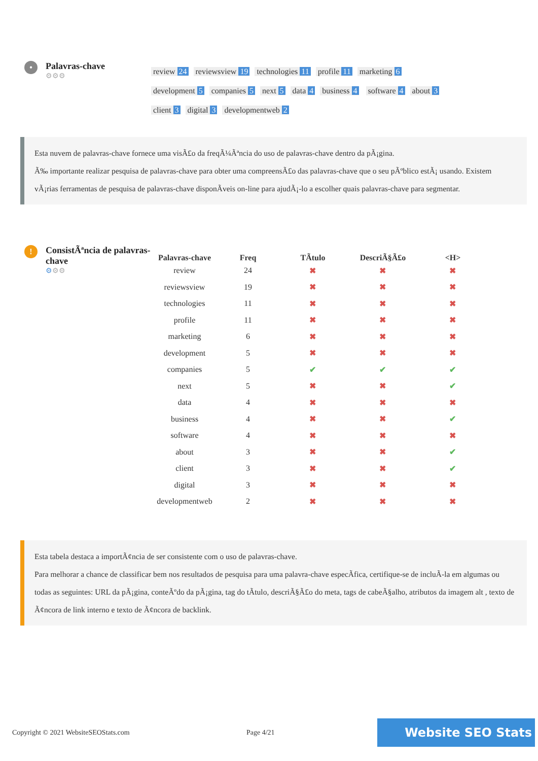•
Palavras-chave
⚙⚙⚙
review 24 reviewsview 19 technologies 11 profile 11 marketing 6 development 5 companies 5 next 5 data 4 business 4 software 4 about 3 client 3 digital 3 developmentweb 2
Esta nuvem de palavras-chave fornece uma visÃ£o da freqÃ¼Ãªncia do uso de palavras-chave dentro da pÃ¡gina.
Ã‰ importante realizar pesquisa de palavras-chave para obter uma compreensÃ£o das palavras-chave que o seu pÃºblico estÃ¡ usando. Existem vÃ¡rias ferramentas de pesquisa de palavras-chave disponÃveis on-line para ajudÃ¡-lo a escolher quais palavras-chave para segmentar.
!
ConsistÃªncia de palavras-chave
⚙⚙⚙
| Palavras-chave | Freq | TÃtulo | DescriÃ§Ã£o | <H> |
| --- | --- | --- | --- | --- |
| review | 24 | ✖ | ✖ | ✖ |
| reviewsview | 19 | ✖ | ✖ | ✖ |
| technologies | 11 | ✖ | ✖ | ✖ |
| profile | 11 | ✖ | ✖ | ✖ |
| marketing | 6 | ✖ | ✖ | ✖ |
| development | 5 | ✖ | ✖ | ✖ |
| companies | 5 | ✔ | ✔ | ✔ |
| next | 5 | ✖ | ✖ | ✔ |
| data | 4 | ✖ | ✖ | ✖ |
| business | 4 | ✖ | ✖ | ✔ |
| software | 4 | ✖ | ✖ | ✖ |
| about | 3 | ✖ | ✖ | ✔ |
| client | 3 | ✖ | ✖ | ✔ |
| digital | 3 | ✖ | ✖ | ✖ |
| developmentweb | 2 | ✖ | ✖ | ✖ |
Esta tabela destaca a importÃ¢ncia de ser consistente com o uso de palavras-chave.
Para melhorar a chance de classificar bem nos resultados de pesquisa para uma palavra-chave especÃfica, certifique-se de incluÃ-la em algumas ou todas as seguintes: URL da pÃ¡gina, conteÃºdo da pÃ¡gina, tag do tÃtulo, descriÃ§Ã£o do meta, tags de cabeÃ§alho, atributos da imagem alt , texto de Ã¢ncora de link interno e texto de Ã¢ncora de backlink.
Copyright © 2021 WebsiteSEOStats.com Page 4/21 Website SEO Stats